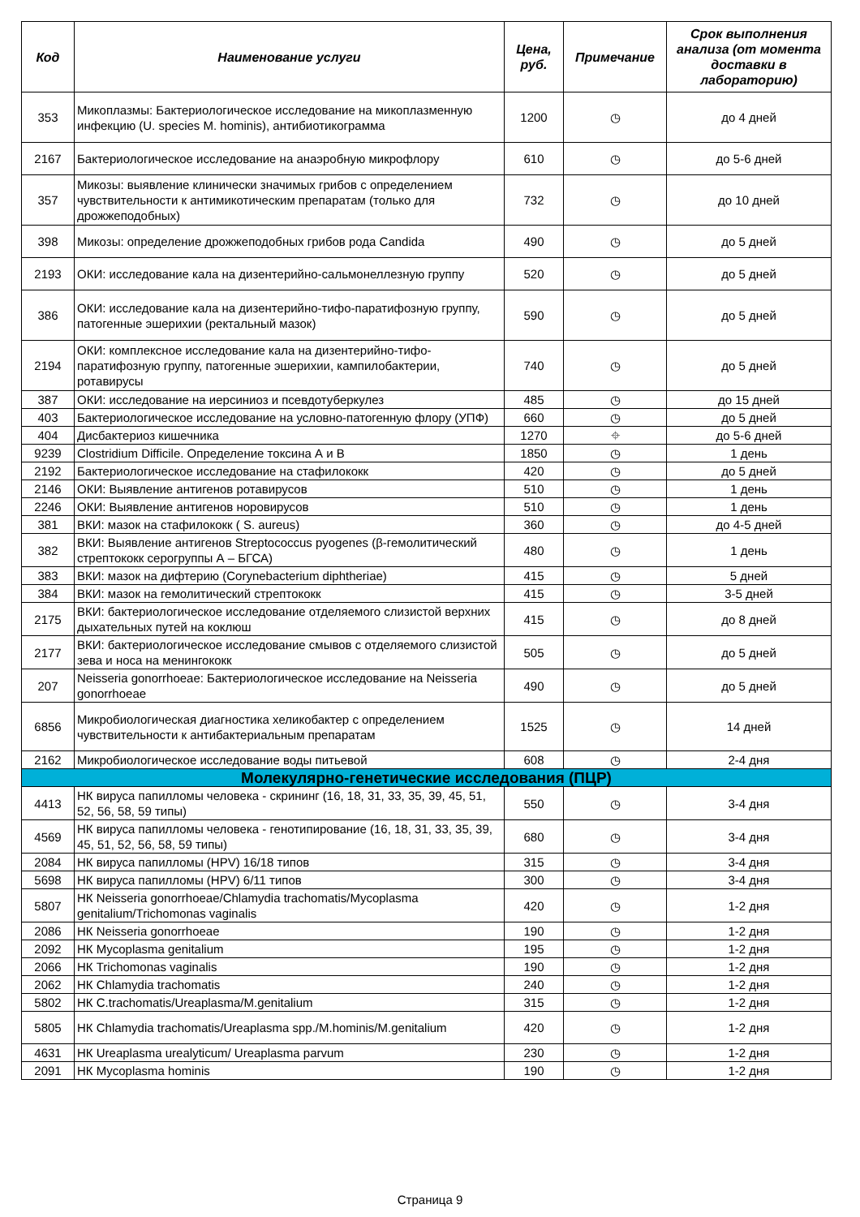| Код | Наименование услуги | Цена, руб. | Примечание | Срок выполнения анализа (от момента доставки в лабораторию) |
| --- | --- | --- | --- | --- |
| 353 | Микоплазмы: Бактериологическое исследование на микоплазменную инфекцию (U. species M. hominis), антибиотикограмма | 1200 | ◷ | до 4 дней |
| 2167 | Бактериологическое исследование на анаэробную микрофлору | 610 | ◷ | до 5-6 дней |
| 357 | Микозы: выявление клинически значимых грибов с определением чувствительности к антимикотическим препаратам (только для дрожжеподобных) | 732 | ◷ | до 10 дней |
| 398 | Микозы: определение дрожжеподобных грибов рода Candida | 490 | ◷ | до 5 дней |
| 2193 | ОКИ: исследование кала на дизентерийно-сальмонеллезную группу | 520 | ◷ | до 5 дней |
| 386 | ОКИ: исследование кала на дизентерийно-тифо-паратифозную группу, патогенные эшерихии (ректальный мазок) | 590 | ◷ | до 5 дней |
| 2194 | ОКИ: комплексное исследование кала на дизентерийно-тифо-паратифозную группу, патогенные эшерихии, кампилобактерии, ротавирусы | 740 | ◷ | до 5 дней |
| 387 | ОКИ: исследование на иерсиниоз и псевдотуберкулез | 485 | ◷ | до 15 дней |
| 403 | Бактериологическое исследование на условно-патогенную флору (УПФ) | 660 | ◷ | до 5 дней |
| 404 | Дисбактериоз кишечника | 1270 | ⌖ | до 5-6 дней |
| 9239 | Clostridium Difficile. Определение токсина А и В | 1850 | ◷ | 1 день |
| 2192 | Бактериологическое исследование на стафилококк | 420 | ◷ | до 5 дней |
| 2146 | ОКИ: Выявление антигенов ротавирусов | 510 | ◷ | 1 день |
| 2246 | ОКИ: Выявление антигенов норовирусов | 510 | ◷ | 1 день |
| 381 | ВКИ: мазок на стафилококк ( S. aureus) | 360 | ◷ | до 4-5 дней |
| 382 | ВКИ: Выявление антигенов Streptococcus pyogenes (β-гемолитический стрептококк серогруппы А – БГСА) | 480 | ◷ | 1 день |
| 383 | ВКИ: мазок на дифтерию (Corynebacterium diphtheriae) | 415 | ◷ | 5 дней |
| 384 | ВКИ: мазок на гемолитический стрептококк | 415 | ◷ | 3-5 дней |
| 2175 | ВКИ: бактериологическое исследование отделяемого слизистой верхних дыхательных путей на коклюш | 415 | ◷ | до 8 дней |
| 2177 | ВКИ: бактериологическое исследование смывов с отделяемого слизистой зева и носа на менингококк | 505 | ◷ | до 5 дней |
| 207 | Neisseria gonorrhoeae: Бактериологическое исследование на Neisseria gonorrhoeae | 490 | ◷ | до 5 дней |
| 6856 | Микробиологическая диагностика хеликобактер с определением чувствительности к антибактериальным препаратам | 1525 | ◷ | 14 дней |
| 2162 | Микробиологическое исследование воды питьевой | 608 | ◷ | 2-4 дня |
| Молекулярно-генетические исследования (ПЦР) | | | | |
| 4413 | НК вируса папилломы человека - скрининг (16, 18, 31, 33, 35, 39, 45, 51, 52, 56, 58, 59 типы) | 550 | ◷ | 3-4 дня |
| 4569 | НК вируса папилломы человека - генотипирование (16, 18, 31, 33, 35, 39, 45, 51, 52, 56, 58, 59 типы) | 680 | ◷ | 3-4 дня |
| 2084 | НК вируса папилломы (HPV) 16/18 типов | 315 | ◷ | 3-4 дня |
| 5698 | НК вируса папилломы (HPV) 6/11 типов | 300 | ◷ | 3-4 дня |
| 5807 | НК Neisseria gonorrhoeae/Chlamydia trachomatis/Mycoplasma genitalium/Trichomonas vaginalis | 420 | ◷ | 1-2 дня |
| 2086 | НК Neisseria gonorrhoeae | 190 | ◷ | 1-2 дня |
| 2092 | НК Mycoplasma genitalium | 195 | ◷ | 1-2 дня |
| 2066 | НК Trichomonas vaginalis | 190 | ◷ | 1-2 дня |
| 2062 | НК Chlamydia trachomatis | 240 | ◷ | 1-2 дня |
| 5802 | НК C.trachomatis/Ureaplasma/M.genitalium | 315 | ◷ | 1-2 дня |
| 5805 | НК Chlamydia trachomatis/Ureaplasma spp./M.hominis/M.genitalium | 420 | ◷ | 1-2 дня |
| 4631 | НК Ureaplasma urealyticum/ Ureaplasma parvum | 230 | ◷ | 1-2 дня |
| 2091 | НК Mycoplasma hominis | 190 | ◷ | 1-2 дня |
Страница 9